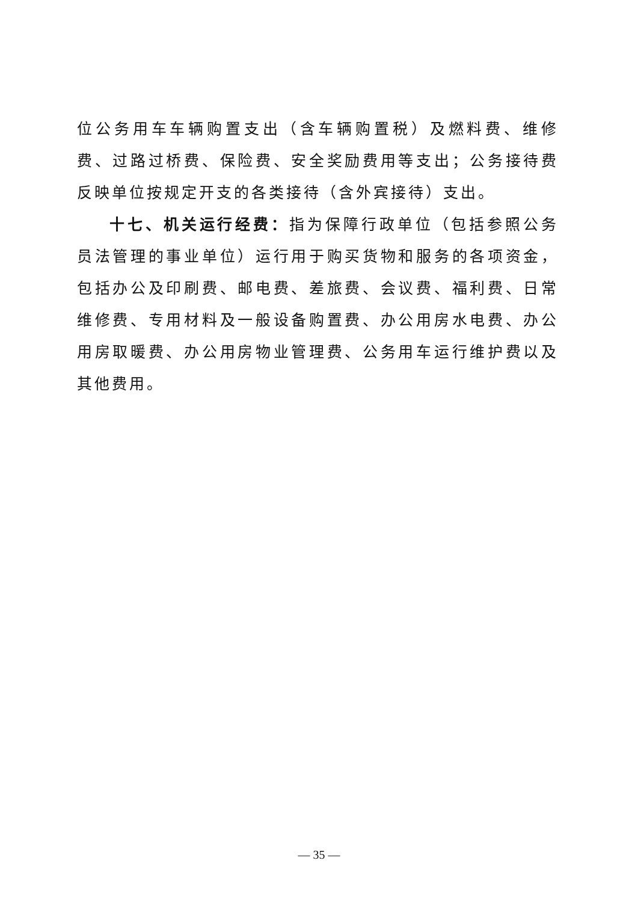位公务用车车辆购置支出（含车辆购置税）及燃料费、维修费、过路过桥费、保险费、安全奖励费用等支出；公务接待费反映单位按规定开支的各类接待（含外宾接待）支出。
十七、机关运行经费：指为保障行政单位（包括参照公务员法管理的事业单位）运行用于购买货物和服务的各项资金，包括办公及印刷费、邮电费、差旅费、会议费、福利费、日常维修费、专用材料及一般设备购置费、办公用房水电费、办公用房取暖费、办公用房物业管理费、公务用车运行维护费以及其他费用。
— 35 —